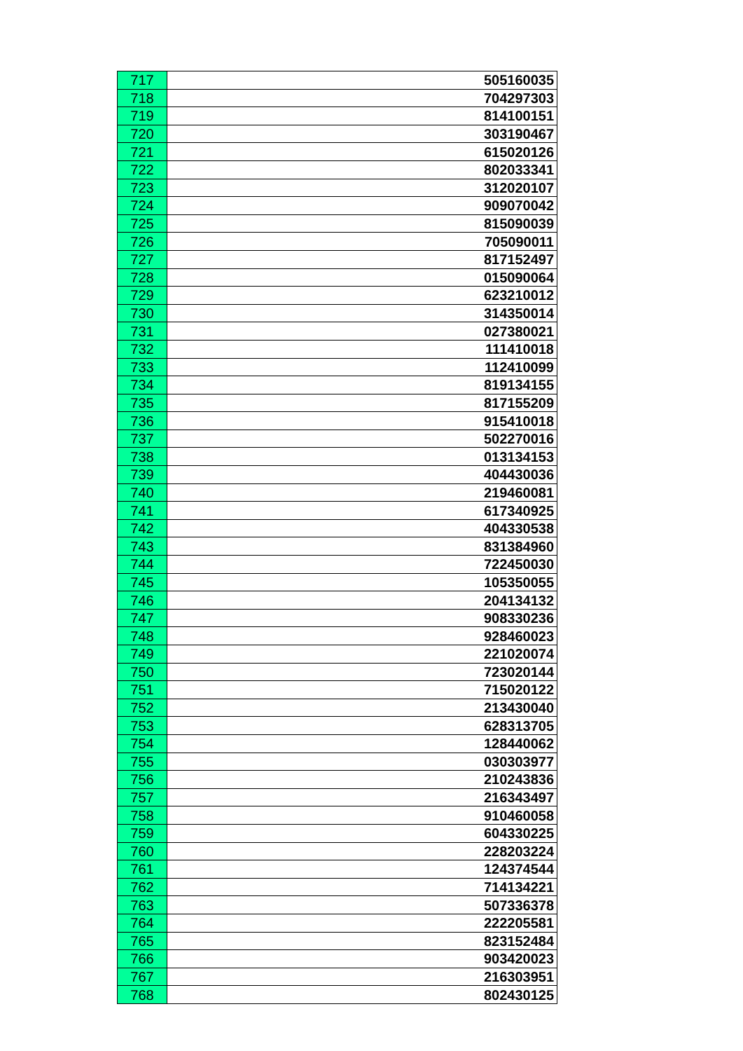| 717 | 505160035 |
| 718 | 704297303 |
| 719 | 814100151 |
| 720 | 303190467 |
| 721 | 615020126 |
| 722 | 802033341 |
| 723 | 312020107 |
| 724 | 909070042 |
| 725 | 815090039 |
| 726 | 705090011 |
| 727 | 817152497 |
| 728 | 015090064 |
| 729 | 623210012 |
| 730 | 314350014 |
| 731 | 027380021 |
| 732 | 111410018 |
| 733 | 112410099 |
| 734 | 819134155 |
| 735 | 817155209 |
| 736 | 915410018 |
| 737 | 502270016 |
| 738 | 013134153 |
| 739 | 404430036 |
| 740 | 219460081 |
| 741 | 617340925 |
| 742 | 404330538 |
| 743 | 831384960 |
| 744 | 722450030 |
| 745 | 105350055 |
| 746 | 204134132 |
| 747 | 908330236 |
| 748 | 928460023 |
| 749 | 221020074 |
| 750 | 723020144 |
| 751 | 715020122 |
| 752 | 213430040 |
| 753 | 628313705 |
| 754 | 128440062 |
| 755 | 030303977 |
| 756 | 210243836 |
| 757 | 216343497 |
| 758 | 910460058 |
| 759 | 604330225 |
| 760 | 228203224 |
| 761 | 124374544 |
| 762 | 714134221 |
| 763 | 507336378 |
| 764 | 222205581 |
| 765 | 823152484 |
| 766 | 903420023 |
| 767 | 216303951 |
| 768 | 802430125 |